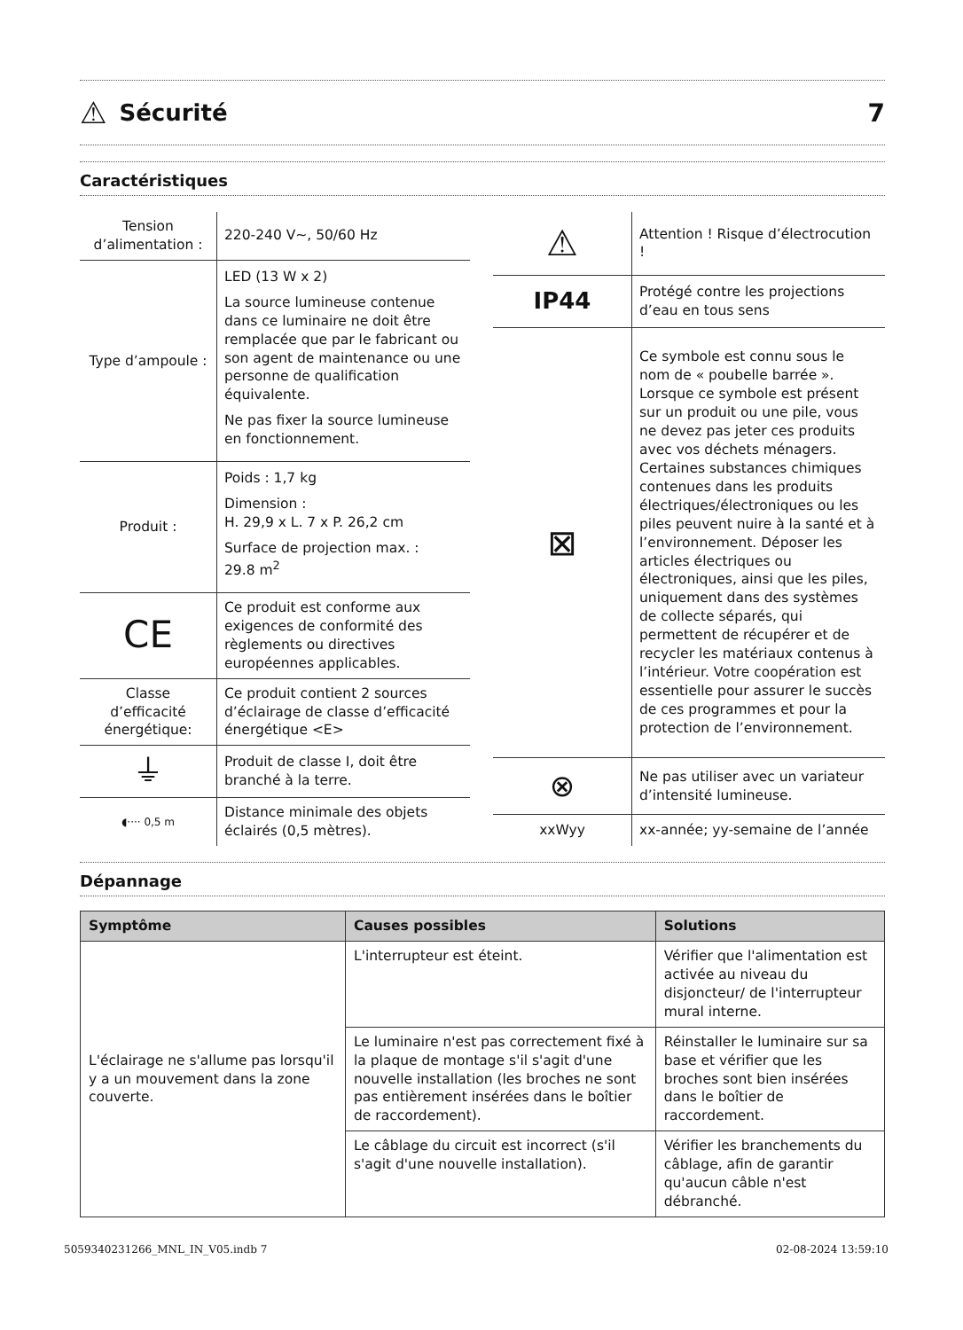⚠
Sécurité 7
Caractéristiques
| Tension d’alimentation : | 220-240 V~, 50/60 Hz |
| Type d’ampoule : | LED (13 W x 2) La source lumineuse contenue dans ce luminaire ne doit être remplacée que par le fabricant ou son agent de maintenance ou une personne de qualification équivalente. Ne pas fixer la source lumineuse en fonctionnement. |
| Produit : | Poids : 1,7 kg Dimension : H. 29,9 x L. 7 x P. 26,2 cm Surface de projection max. : 29.8 m<sup>2</sup> |
| CE | Ce produit est conforme aux exigences de conformité des règlements ou directives européennes applicables. |
| Classe d’efficacité énergétique: | Ce produit contient 2 sources d’éclairage de classe d’efficacité énergétique <E> |
| ⏚ | Produit de classe I, doit être branché à la terre. |
| ◖···· 0,5 m | Distance minimale des objets éclairés (0,5 mètres). |
| ⚠ | Attention ! Risque d’électrocution ! |
| IP44 | Protégé contre les projections d’eau en tous sens |
| ⊠ | Ce symbole est connu sous le nom de « poubelle barrée ». Lorsque ce symbole est présent sur un produit ou une pile, vous ne devez pas jeter ces produits avec vos déchets ménagers. Certaines substances chimiques contenues dans les produits électriques/électroniques ou les piles peuvent nuire à la santé et à l’environnement. Déposer les articles électriques ou électroniques, ainsi que les piles, uniquement dans des systèmes de collecte séparés, qui permettent de récupérer et de recycler les matériaux contenus à l’intérieur. Votre coopération est essentielle pour assurer le succès de ces programmes et pour la protection de l’environnement. |
| ⊗ | Ne pas utiliser avec un variateur d’intensité lumineuse. |
| xxWyy | xx-année; yy-semaine de l’année |
Dépannage
| Symptôme | Causes possibles | Solutions |
| --- | --- | --- |
| L'éclairage ne s'allume pas lorsqu'il y a un mouvement dans la zone couverte. | L'interrupteur est éteint. | Vérifier que l'alimentation est activée au niveau du disjoncteur/ de l'interrupteur mural interne. |
| | Le luminaire n'est pas correctement fixé à la plaque de montage s'il s'agit d'une nouvelle installation (les broches ne sont pas entièrement insérées dans le boîtier de raccordement). | Réinstaller le luminaire sur sa base et vérifier que les broches sont bien insérées dans le boîtier de raccordement. |
| | Le câblage du circuit est incorrect (s'il s'agit d'une nouvelle installation). | Vérifier les branchements du câblage, afin de garantir qu'aucun câble n'est débranché. |
5059340231266_MNL_IN_V05.indb 7 02-08-2024 13:59:10